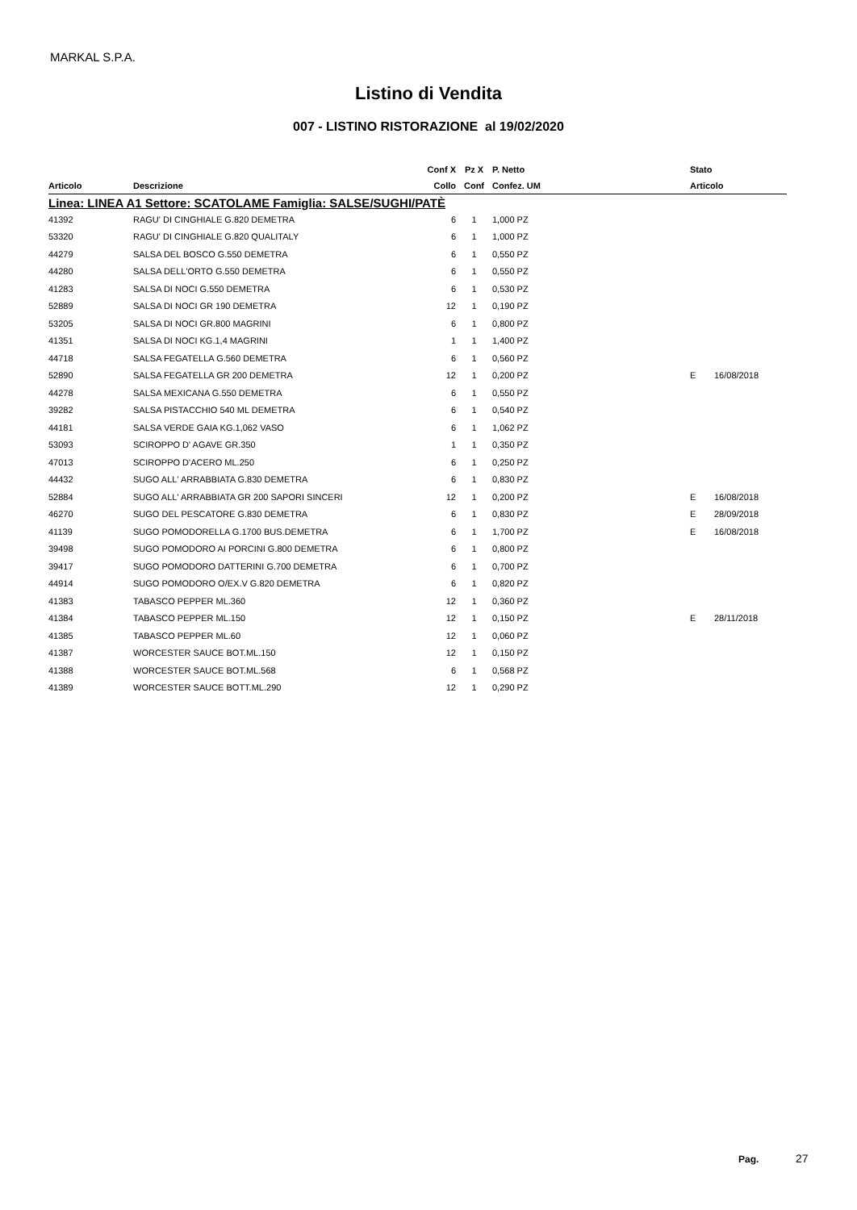MARKAL S.P.A.
Listino di Vendita
007 - LISTINO RISTORAZIONE al 19/02/2020
| | | Conf X | Pz X | P. Netto | | Stato | |
| --- | --- | --- | --- | --- | --- | --- | --- |
| Articolo | Descrizione | Collo | Conf | Confez. UM | | Articolo | |
| Linea: LINEA A1 Settore: SCATOLAME Famiglia: SALSE/SUGHI/PATÈ | | | | | | | |
| 41392 | RAGU' DI CINGHIALE G.820 DEMETRA | 6 | 1 | 1,000 PZ | | | |
| 53320 | RAGU' DI CINGHIALE G.820 QUALITALY | 6 | 1 | 1,000 PZ | | | |
| 44279 | SALSA DEL BOSCO G.550 DEMETRA | 6 | 1 | 0,550 PZ | | | |
| 44280 | SALSA DELL'ORTO G.550 DEMETRA | 6 | 1 | 0,550 PZ | | | |
| 41283 | SALSA DI NOCI G.550 DEMETRA | 6 | 1 | 0,530 PZ | | | |
| 52889 | SALSA DI NOCI GR 190 DEMETRA | 12 | 1 | 0,190 PZ | | | |
| 53205 | SALSA DI NOCI GR.800 MAGRINI | 6 | 1 | 0,800 PZ | | | |
| 41351 | SALSA DI NOCI KG.1,4 MAGRINI | 1 | 1 | 1,400 PZ | | | |
| 44718 | SALSA FEGATELLA G.560 DEMETRA | 6 | 1 | 0,560 PZ | | | |
| 52890 | SALSA FEGATELLA GR 200 DEMETRA | 12 | 1 | 0,200 PZ | | E | 16/08/2018 |
| 44278 | SALSA MEXICANA G.550 DEMETRA | 6 | 1 | 0,550 PZ | | | |
| 39282 | SALSA PISTACCHIO 540 ML DEMETRA | 6 | 1 | 0,540 PZ | | | |
| 44181 | SALSA VERDE GAIA KG.1,062 VASO | 6 | 1 | 1,062 PZ | | | |
| 53093 | SCIROPPO D' AGAVE GR.350 | 1 | 1 | 0,350 PZ | | | |
| 47013 | SCIROPPO D'ACERO ML.250 | 6 | 1 | 0,250 PZ | | | |
| 44432 | SUGO ALL' ARRABBIATA G.830 DEMETRA | 6 | 1 | 0,830 PZ | | | |
| 52884 | SUGO ALL' ARRABBIATA GR 200 SAPORI SINCERI | 12 | 1 | 0,200 PZ | | E | 16/08/2018 |
| 46270 | SUGO DEL PESCATORE G.830 DEMETRA | 6 | 1 | 0,830 PZ | | E | 28/09/2018 |
| 41139 | SUGO POMODORELLA G.1700 BUS.DEMETRA | 6 | 1 | 1,700 PZ | | E | 16/08/2018 |
| 39498 | SUGO POMODORO AI PORCINI G.800 DEMETRA | 6 | 1 | 0,800 PZ | | | |
| 39417 | SUGO POMODORO DATTERINI G.700 DEMETRA | 6 | 1 | 0,700 PZ | | | |
| 44914 | SUGO POMODORO O/EX.V G.820 DEMETRA | 6 | 1 | 0,820 PZ | | | |
| 41383 | TABASCO PEPPER ML.360 | 12 | 1 | 0,360 PZ | | | |
| 41384 | TABASCO PEPPER ML.150 | 12 | 1 | 0,150 PZ | | E | 28/11/2018 |
| 41385 | TABASCO PEPPER ML.60 | 12 | 1 | 0,060 PZ | | | |
| 41387 | WORCESTER SAUCE BOT.ML.150 | 12 | 1 | 0,150 PZ | | | |
| 41388 | WORCESTER SAUCE BOT.ML.568 | 6 | 1 | 0,568 PZ | | | |
| 41389 | WORCESTER SAUCE BOTT.ML.290 | 12 | 1 | 0,290 PZ | | | |
Pag. 27